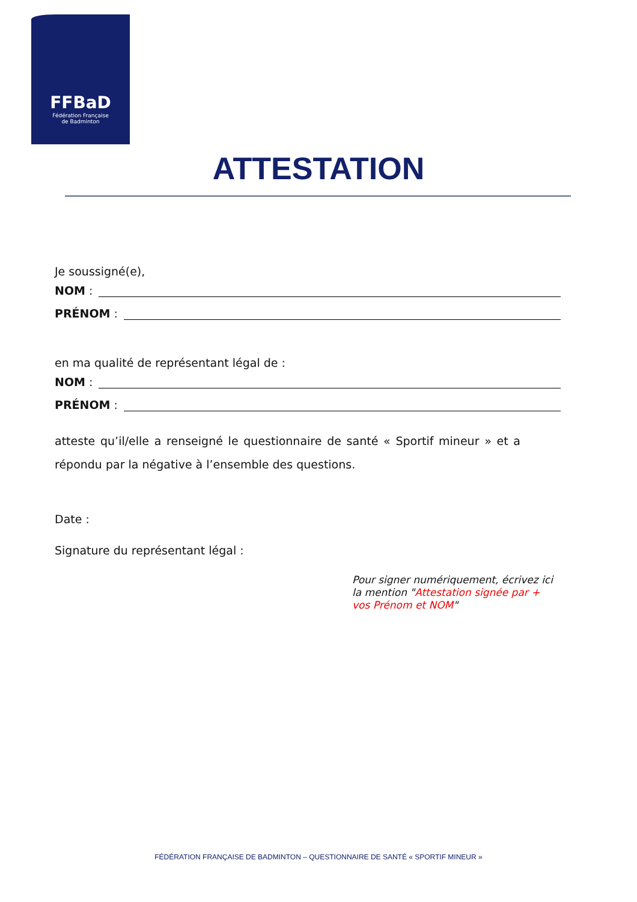FFBaD
Fédération Française
de Badminton
ATTESTATION
Je soussigné(e),
NOM :
PRÉNOM :
en ma qualité de représentant légal de :
NOM :
PRÉNOM :
atteste qu’il/elle a renseigné le questionnaire de santé « Sportif mineur » et a répondu par la négative à l’ensemble des questions.
Date :
Signature du représentant légal :
Pour signer numériquement, écrivez ici la mention "Attestation signée par + vos Prénom et NOM"
FÉDÉRATION FRANÇAISE DE BADMINTON – QUESTIONNAIRE DE SANTÉ « SPORTIF MINEUR »